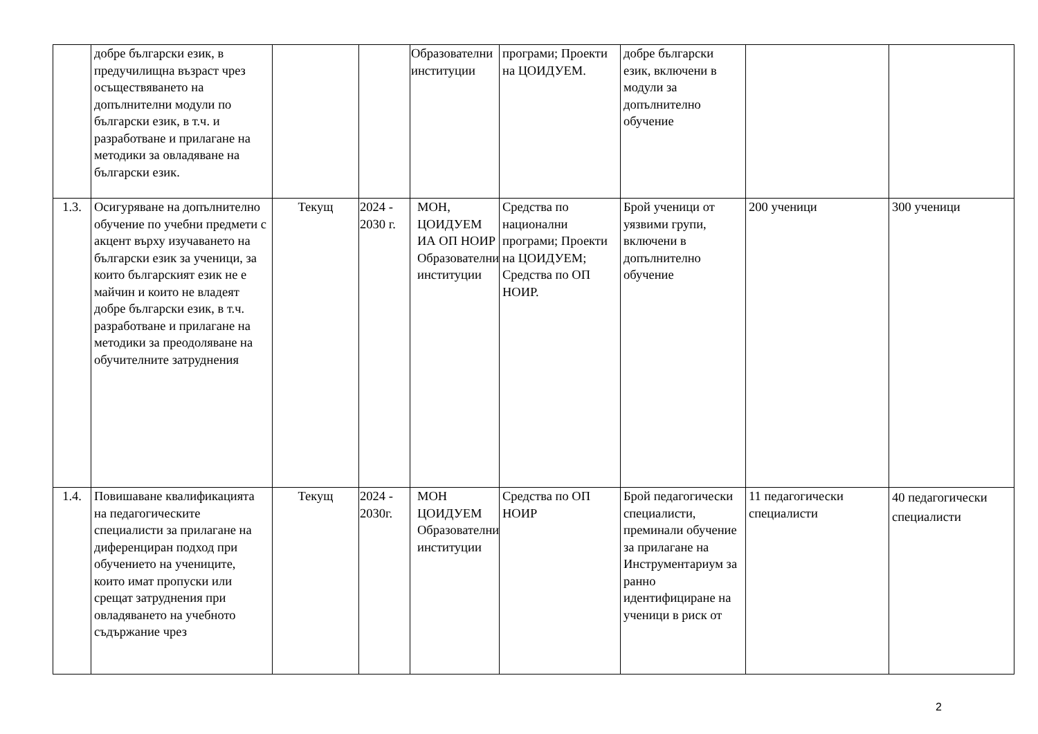| | добре български език, в предучилищна възраст чрез осъществяването на допълнителни модули по български език, в т.ч. и разработване и прилагане на методики за овладяване на български език. | | | Образователни институции | програми; Проекти на ЦОИДУЕМ. | добре български език, включени в модули за допълнително обучение | | |
| 1.3. | Осигуряване на допълнително обучение по учебни предмети с акцент върху изучаването на български език за ученици, за които българският език не е майчин и които не владеят добре български език, в т.ч. разработване и прилагане на методики за преодоляване на обучителните затруднения | Текущ | 2024 - 2030 г. | МОН, ЦОИДУЕМ ИА ОП НОИР Образователни институции | Средства по национални програми; Проекти на ЦОИДУЕМ; Средства по ОП НОИР. | Брой ученици от уязвими групи, включени в допълнително обучение | 200 ученици | 300 ученици |
| 1.4. | Повишаване квалификацията на педагогическите специалисти за прилагане на диференциран подход при обучението на учениците, които имат пропуски или срещат затруднения при овладяването на учебното съдържание чрез | Текущ | 2024 - 2030г. | МОН ЦОИДУЕМ Образователни институции | Средства по ОП НОИР | Брой педагогически специалисти, преминали обучение за прилагане на Инструментариум за ранно идентифициране на ученици в риск от | 11 педагогически специалисти | 40 педагогически специалисти |
2